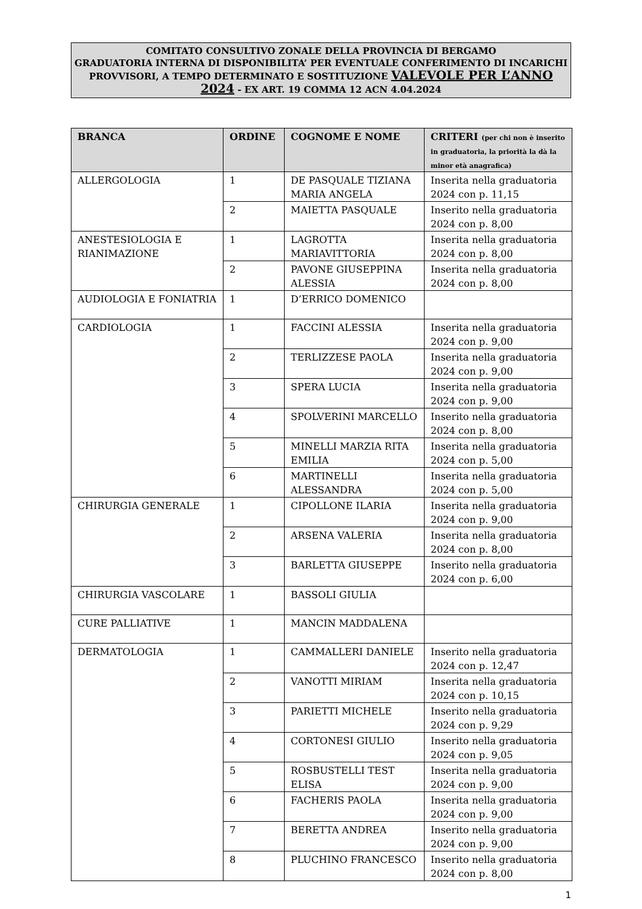COMITATO CONSULTIVO ZONALE DELLA PROVINCIA DI BERGAMO
GRADUATORIA INTERNA DI DISPONIBILITA’ PER EVENTUALE CONFERIMENTO DI INCARICHI PROVVISORI, A TEMPO DETERMINATO E SOSTITUZIONE VALEVOLE PER L’ANNO 2024 - EX ART. 19 COMMA 12 ACN 4.04.2024
| BRANCA | ORDINE | COGNOME E NOME | CRITERI (per chi non è inserito in graduatoria, la priorità la dà la minor età anagrafica) |
| --- | --- | --- | --- |
| ALLERGOLOGIA | 1 | DE PASQUALE TIZIANA MARIA ANGELA | Inserita nella graduatoria 2024 con p. 11,15 |
| | 2 | MAIETTA PASQUALE | Inserito nella graduatoria 2024 con p. 8,00 |
| ANESTESIOLOGIA E RIANIMAZIONE | 1 | LAGROTTA MARIAVITTORIA | Inserita nella graduatoria 2024 con p. 8,00 |
| | 2 | PAVONE GIUSEPPINA ALESSIA | Inserita nella graduatoria 2024 con p. 8,00 |
| AUDIOLOGIA E FONIATRIA | 1 | D’ERRICO DOMENICO | |
| CARDIOLOGIA | 1 | FACCINI ALESSIA | Inserita nella graduatoria 2024 con p. 9,00 |
| | 2 | TERLIZZESE PAOLA | Inserita nella graduatoria 2024 con p. 9,00 |
| | 3 | SPERA LUCIA | Inserita nella graduatoria 2024 con p. 9,00 |
| | 4 | SPOLVERINI MARCELLO | Inserito nella graduatoria 2024 con p. 8,00 |
| | 5 | MINELLI MARZIA RITA EMILIA | Inserita nella graduatoria 2024 con p. 5,00 |
| | 6 | MARTINELLI ALESSANDRA | Inserita nella graduatoria 2024 con p. 5,00 |
| CHIRURGIA GENERALE | 1 | CIPOLLONE ILARIA | Inserita nella graduatoria 2024 con p. 9,00 |
| | 2 | ARSENA VALERIA | Inserita nella graduatoria 2024 con p. 8,00 |
| | 3 | BARLETTA GIUSEPPE | Inserito nella graduatoria 2024 con p. 6,00 |
| CHIRURGIA VASCOLARE | 1 | BASSOLI GIULIA | |
| CURE PALLIATIVE | 1 | MANCIN MADDALENA | |
| DERMATOLOGIA | 1 | CAMMALLERI DANIELE | Inserito nella graduatoria 2024 con p. 12,47 |
| | 2 | VANOTTI MIRIAM | Inserita nella graduatoria 2024 con p. 10,15 |
| | 3 | PARIETTI MICHELE | Inserito nella graduatoria 2024 con p. 9,29 |
| | 4 | CORTONESI GIULIO | Inserito nella graduatoria 2024 con p. 9,05 |
| | 5 | ROSBUSTELLI TEST ELISA | Inserita nella graduatoria 2024 con p. 9,00 |
| | 6 | FACHERIS PAOLA | Inserita nella graduatoria 2024 con p. 9,00 |
| | 7 | BERETTA ANDREA | Inserito nella graduatoria 2024 con p. 9,00 |
| | 8 | PLUCHINO FRANCESCO | Inserito nella graduatoria 2024 con p. 8,00 |
1